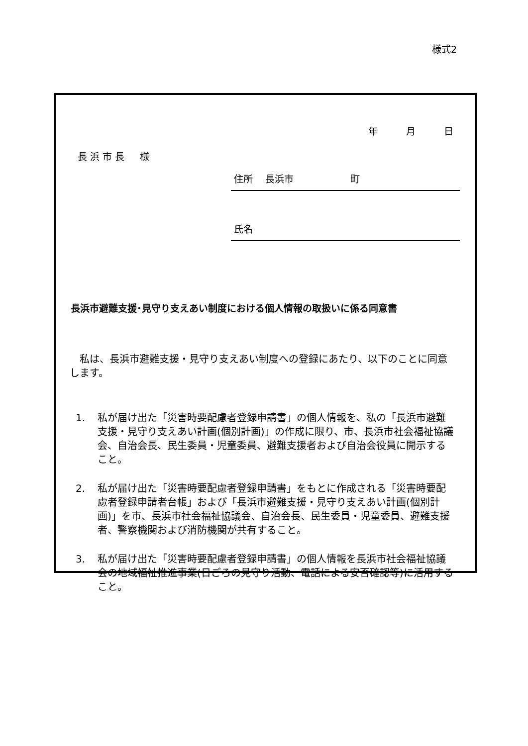様式2
年　　　月　　　日
長浜市長　様
住所　 長浜市　　　　　　町
氏名
長浜市避難支援･見守り支えあい制度における個人情報の取扱いに係る同意書
私は、長浜市避難支援・見守り支えあい制度への登録にあたり、以下のことに同意します。
1. 私が届け出た「災害時要配慮者登録申請書」の個人情報を、私の「長浜市避難支援・見守り支えあい計画(個別計画)」の作成に限り、市、長浜市社会福祉協議会、自治会長、民生委員・児童委員、避難支援者および自治会役員に開示すること。
2. 私が届け出た「災害時要配慮者登録申請書」をもとに作成される「災害時要配慮者登録申請者台帳」および「長浜市避難支援・見守り支えあい計画(個別計画)」を市、長浜市社会福祉協議会、自治会長、民生委員・児童委員、避難支援者、警察機関および消防機関が共有すること。
3. 私が届け出た「災害時要配慮者登録申請書」の個人情報を長浜市社会福祉協議会の地域福祉推進事業(日ごろの見守り活動、電話による安否確認等)に活用すること。